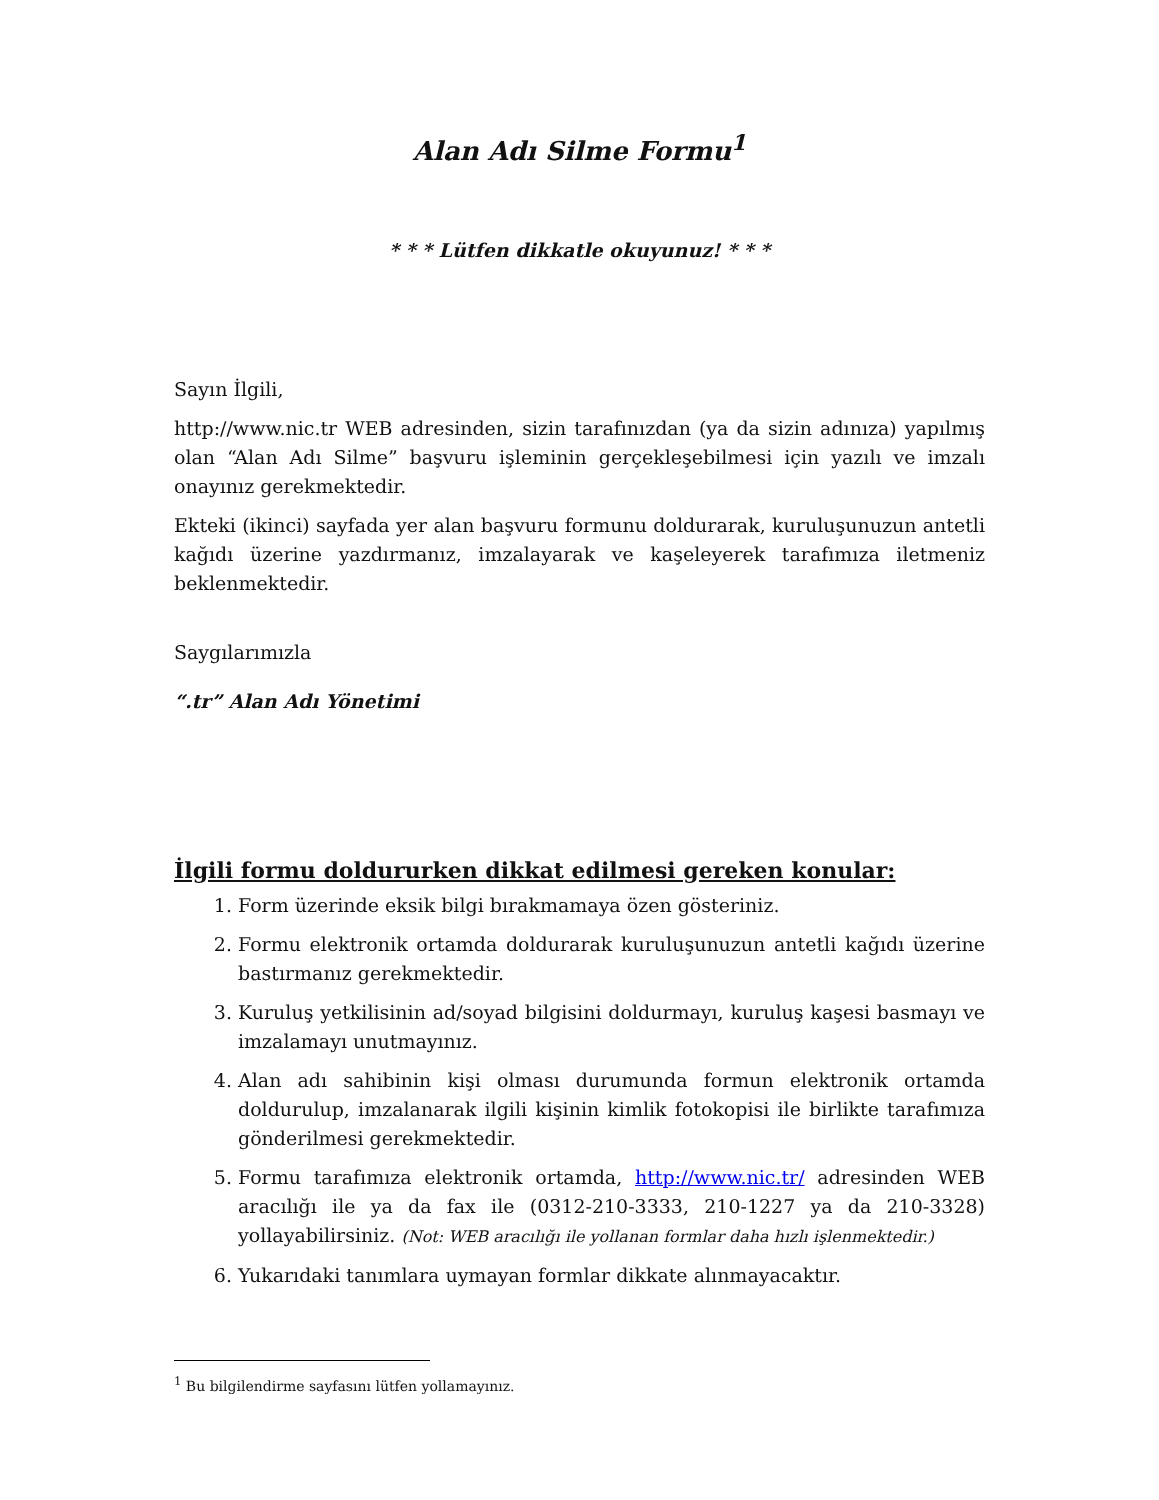Alan Adı Silme Formu<sup>1</sup>
* * * Lütfen dikkatle okuyunuz! * * *
Sayın İlgili,
http://www.nic.tr WEB adresinden, sizin tarafınızdan (ya da sizin adınıza) yapılmış olan “Alan Adı Silme” başvuru işleminin gerçekleşebilmesi için yazılı ve imzalı onayınız gerekmektedir.
Ekteki (ikinci) sayfada yer alan başvuru formunu doldurarak, kuruluşunuzun antetli kağıdı üzerine yazdırmanız, imzalayarak ve kaşeleyerek tarafımıza iletmeniz beklenmektedir.
Saygılarımızla
“.tr” Alan Adı Yönetimi
İlgili formu doldururken dikkat edilmesi gereken konular:
1. Form üzerinde eksik bilgi bırakmamaya özen gösteriniz.
2. Formu elektronik ortamda doldurarak kuruluşunuzun antetli kağıdı üzerine bastırmanız gerekmektedir.
3. Kuruluş yetkilisinin ad/soyad bilgisini doldurmayı, kuruluş kaşesi basmayı ve imzalamayı unutmayınız.
4. Alan adı sahibinin kişi olması durumunda formun elektronik ortamda doldurulup, imzalanarak ilgili kişinin kimlik fotokopisi ile birlikte tarafımıza gönderilmesi gerekmektedir.
5. Formu tarafımıza elektronik ortamda, http://www.nic.tr/ adresinden WEB aracılığı ile ya da fax ile (0312-210-3333, 210-1227 ya da 210-3328) yollayabilirsiniz. (Not: WEB aracılığı ile yollanan formlar daha hızlı işlenmektedir.)
6. Yukarıdaki tanımlara uymayan formlar dikkate alınmayacaktır.
<sup>1</sup> Bu bilgilendirme sayfasını lütfen yollamayınız.